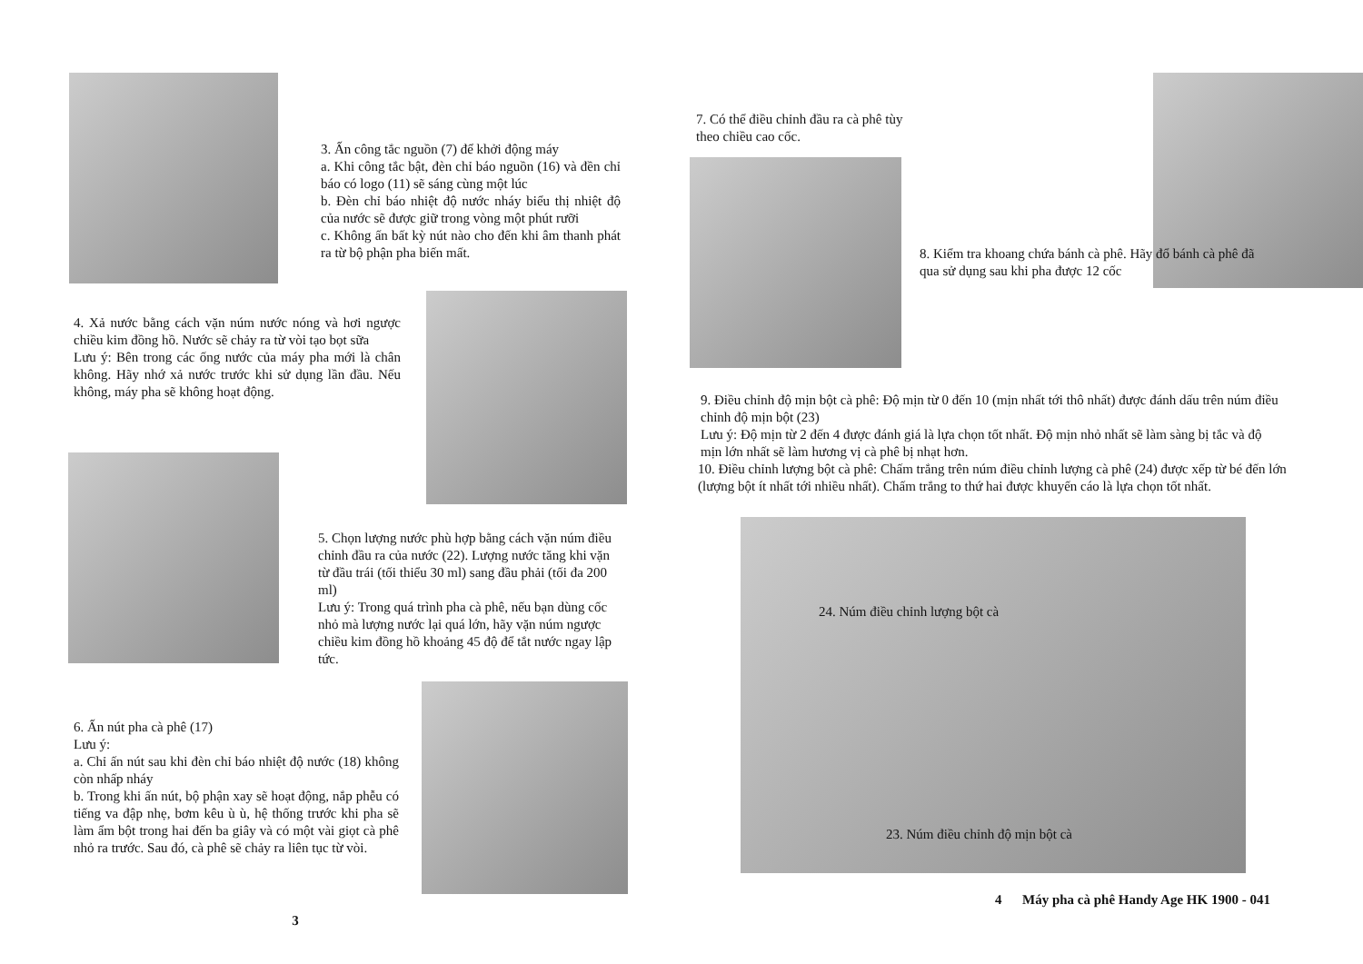3. Ấn công tắc nguồn (7) để khởi động máy
a. Khi công tắc bật, đèn chỉ báo nguồn (16) và đền chỉ báo có logo (11) sẽ sáng cùng một lúc
b. Đèn chỉ báo nhiệt độ nước nháy biểu thị nhiệt độ của nước sẽ được giữ trong vòng một phút rưỡi
c. Không ấn bất kỳ nút nào cho đến khi âm thanh phát ra từ bộ phận pha biến mất.
4. Xả nước bằng cách vặn núm nước nóng và hơi ngược chiều kim đồng hồ. Nước sẽ chảy ra từ vòi tạo bọt sữa
Lưu ý: Bên trong các ống nước của máy pha mới là chân không. Hãy nhớ xả nước trước khi sử dụng lần đầu. Nếu không, máy pha sẽ không hoạt động.
5. Chọn lượng nước phù hợp bằng cách vặn núm điều chỉnh đầu ra của nước (22). Lượng nước tăng khi vặn từ đầu trái (tối thiểu 30 ml) sang đầu phải (tối đa 200 ml)
Lưu ý: Trong quá trình pha cà phê, nếu bạn dùng cốc nhỏ mà lượng nước lại quá lớn, hãy vặn núm ngược chiều kim đồng hồ khoảng 45 độ để tắt nước ngay lập tức.
6. Ấn nút pha cà phê (17)
Lưu ý:
a. Chỉ ấn nút sau khi đèn chỉ báo nhiệt độ nước (18) không còn nhấp nháy
b. Trong khi ấn nút, bộ phận xay sẽ hoạt động, nắp phễu có tiếng va đập nhẹ, bơm kêu ù ù, hệ thống trước khi pha sẽ làm ẩm bột trong hai đến ba giây và có một vài giọt cà phê nhỏ ra trước. Sau đó, cà phê sẽ chảy ra liên tục từ vòi.
3
7. Có thể điều chỉnh đầu ra cà phê tùy theo chiều cao cốc.
8. Kiểm tra khoang chứa bánh cà phê. Hãy đổ bánh cà phê đã qua sử dụng sau khi pha được 12 cốc
9. Điều chỉnh độ mịn bột cà phê: Độ mịn từ 0 đến 10 (mịn nhất tới thô nhất) được đánh dấu trên núm điều chỉnh độ mịn bột (23)
Lưu ý: Độ mịn từ 2 đến 4 được đánh giá là lựa chọn tốt nhất. Độ mịn nhỏ nhất sẽ làm sàng bị tắc và độ mịn lớn nhất sẽ làm hương vị cà phê bị nhạt hơn.
10. Điều chỉnh lượng bột cà phê: Chấm trắng trên núm điều chỉnh lượng cà phê (24) được xếp từ bé đến lớn (lượng bột ít nhất tới nhiều nhất). Chấm trắng to thứ hai được khuyến cáo là lựa chọn tốt nhất.
24. Núm điều chỉnh lượng bột cà
23. Núm điều chỉnh độ mịn bột cà
4 Máy pha cà phê Handy Age HK 1900 - 041